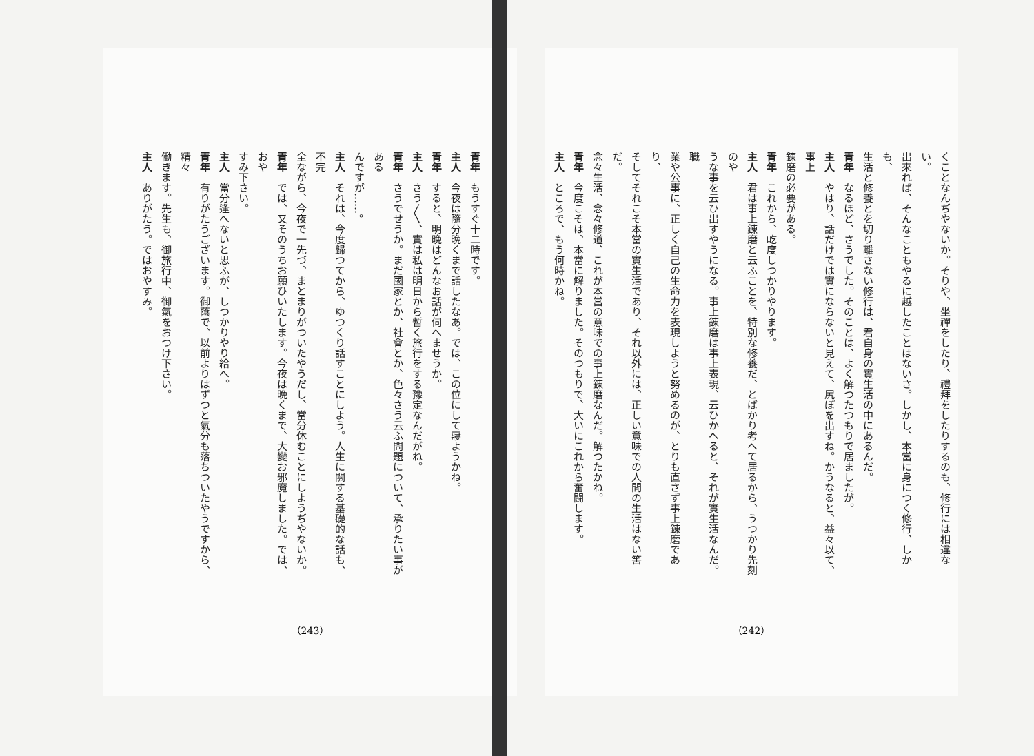くことなんぢやないか。そりや、坐禪をしたり、禮拜をしたりするのも、修行には相違ない。
出來れば、そんなこともやるに越したことはないさ。しかし、本當に身につく修行、しかも、
生活と修養とを切り離さない修行は、君自身の實生活の中にあるんだ。
青年　なるほど、さうでした。そのことは、よく解つたつもりで居ましたが。
主人　やはり、話だけでは實にならないと見えて、尻ぽを出すね。かうなると、益々以て、事上
錬磨の必要がある。
青年　これから、屹度しつかりやります。
主人　君は事上錬磨と云ふことを、特別な修養だ、とばかり考へて居るから、うつかり先刻のや
うな事を云ひ出すやうになる。事上錬磨は事上表現、云ひかへると、それが實生活なんだ。職
業や公事に、正しく自己の生命力を表現しようと努めるのが、とりも直さず事上錬磨であり、
そしてそれこそ本當の實生活であり、それ以外には、正しい意味での人間の生活はない筈だ。
念々生活、念々修道、これが本當の意味での事上錬磨なんだ。解つたかね。
青年　今度こそは、本當に解りました。そのつもりで、大いにこれから奮闘します。
主人　ところで、もう何時かね。
（242）
青年　もうすぐ十二時です。
主人　今夜は隨分晩くまで話したなあ。では、この位にして寢ようかね。
青年　すると、明晩はどんなお話が伺へませうか。
主人　さう〳〵、實は私は明日から暫く旅行をする豫定なんだがね。
青年　さうでせうか。まだ國家とか、社會とか、色々さう云ふ問題について、承りたい事がある
んですが……。
主人　それは、今度歸つてから、ゆつくり話すことにしよう。人生に關する基礎的な話も、不完
全ながら、今夜で一先づ、まとまりがついたやうだし、當分休むことにしようぢやないか。
青年　では、又そのうちお願ひいたします。今夜は晩くまで、大變お邪魔しました。では、おや
すみ下さい。
主人　當分逢へないと思ふが、しつかりやり給へ。
青年　有りがたうございます。御蔭で、以前よりはずつと氣分も落ちついたやうですから、精々
働きます。先生も、御旅行中、御氣をおつけ下さい。
主人　ありがたう。ではおやすみ。
（243）